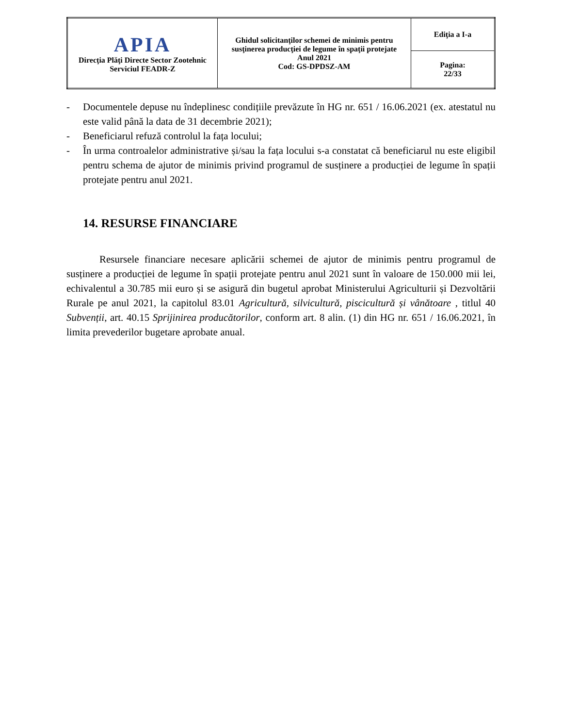| APIA Direcţia Plăţi Directe Sector Zootehnic Serviciul FEADR-Z | Ghidul solicitanţilor schemei de minimis pentru susţinerea producţiei de legume în spaţii protejate Anul 2021 Cod: GS-DPDSZ-AM | Ediţia a I-a |
| | | Pagina: 22/33 |
- Documentele depuse nu îndeplinesc condițiile prevăzute în HG nr. 651 / 16.06.2021 (ex. atestatul nu este valid până la data de 31 decembrie 2021);
- Beneficiarul refuză controlul la fața locului;
- În urma controalelor administrative și/sau la fața locului s-a constatat că beneficiarul nu este eligibil pentru schema de ajutor de minimis privind programul de susținere a producției de legume în spații protejate pentru anul 2021.
14. RESURSE FINANCIARE
Resursele financiare necesare aplicării schemei de ajutor de minimis pentru programul de susținere a producției de legume în spații protejate pentru anul 2021 sunt în valoare de 150.000 mii lei, echivalentul a 30.785 mii euro și se asigură din bugetul aprobat Ministerului Agriculturii și Dezvoltării Rurale pe anul 2021, la capitolul 83.01 Agricultură, silvicultură, piscicultură și vânătoare , titlul 40 Subvenții, art. 40.15 Sprijinirea producătorilor, conform art. 8 alin. (1) din HG nr. 651 / 16.06.2021, în limita prevederilor bugetare aprobate anual.